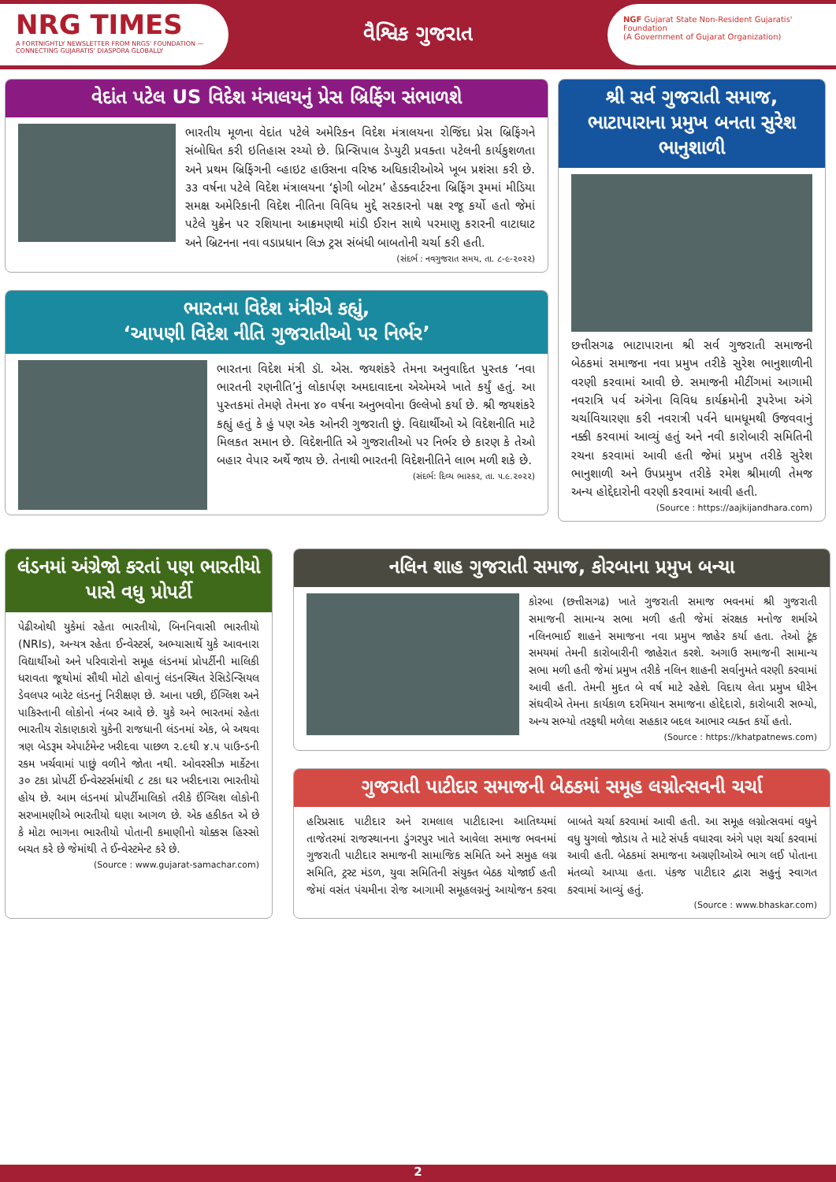NRG TIMES
A FORTNIGHTLY NEWSLETTER FROM NRGS' FOUNDATION — CONNECTING GUJARATIS' DIASPORA GLOBALLY
વૈશ્વિક ગુજરાત
NGF Gujarat State Non-Resident Gujaratis' Foundation
(A Government of Gujarat Organization)
વેદાંત પટેલ US વિદેશ મંત્રાલયનું પ્રેસ બ્રિફિંગ સંભાળશે
ભારતીય મૂળના વેદાંત પટેલે અમેરિકન વિદેશ મંત્રાલયના રોજિંદા પ્રેસ બ્રિફિંગને સંબોધિત કરી ઇતિહાસ રચ્યો છે. પ્રિન્સિપાલ ડેપ્યુટી પ્રવક્તા પટેલની કાર્યકુશળતા અને પ્રથમ બ્રિફિંગની વ્હાઇટ હાઉસના વરિષ્ઠ અધિકારીઓએ ખૂબ પ્રશંસા કરી છે. ૩૩ વર્ષના પટેલે વિદેશ મંત્રાલયના ‘ફોગી બોટમ’ હેડક્વાર્ટરના બ્રિફિંગ રૂમમાં મીડિયા સમક્ષ અમેરિકાની વિદેશ નીતિના વિવિધ મુદ્દે સરકારનો પક્ષ રજૂ કર્યો હતો જેમાં પટેલે યુક્રેન પર રશિયાના આક્રમણથી માંડી ઈરાન સાથે પરમાણુ કરારની વાટાઘાટ અને બ્રિટનના નવા વડાપ્રધાન લિઝ ટ્રસ સંબંધી બાબતોની ચર્ચા કરી હતી.
(સંદર્ભ : નવગુજરાત સમય, તા. ૮-૯-૨૦૨૨)
ભારતના વિદેશ મંત્રીએ કહ્યું,
‘આપણી વિદેશ નીતિ ગુજરાતીઓ પર નિર્ભર’
ભારતના વિદેશ મંત્રી ડૉ. એસ. જયશંકરે તેમના અનુવાદિત પુસ્તક ‘નવા ભારતની રણનીતિ’નું લોકાર્પણ અમદાવાદના એએમએ ખાતે કર્યું હતું. આ પુસ્તકમાં તેમણે તેમના ૪૦ વર્ષના અનુભવોના ઉલ્લેખો કર્યા છે. શ્રી જયશંકરે કહ્યું હતું કે હું પણ એક ઓનરી ગુજરાતી છું. વિદ્યાર્થીઓ એ વિદેશનીતિ માટે મિલકત સમાન છે. વિદેશનીતિ એ ગુજરાતીઓ પર નિર્ભર છે કારણ કે તેઓ બહાર વેપાર અર્થે જાય છે. તેનાથી ભારતની વિદેશનીતિને લાભ મળી શકે છે.
(સંદર્ભ: દિવ્ય ભાસ્કર, તા. ૫.૯.૨૦૨૨)
શ્રી સર્વ ગુજરાતી સમાજ, ભાટાપારાના પ્રમુખ બનતા સુરેશ ભાનુશાળી
છત્તીસગઢ ભાટાપારાના શ્રી સર્વ ગુજરાતી સમાજની બેઠકમાં સમાજના નવા પ્રમુખ તરીકે સુરેશ ભાનુશાળીની વરણી કરવામાં આવી છે. સમાજની મીટીંગમાં આગામી નવરાત્રિ પર્વ અંગેના વિવિધ કાર્યક્રમોની રૂપરેખા અંગે ચર્ચાવિચારણા કરી નવરાત્રી પર્વને ધામધૂમથી ઉજવવાનું નક્કી કરવામાં આવ્યું હતું અને નવી કારોબારી સમિતિની રચના કરવામાં આવી હતી જેમાં પ્રમુખ તરીકે સુરેશ ભાનુશાળી અને ઉપપ્રમુખ તરીકે રમેશ શ્રીમાળી તેમજ અન્ય હોદ્દેદારોની વરણી કરવામાં આવી હતી.
(Source : https://aajkijandhara.com)
લંડનમાં અંગ્રેજો કરતાં પણ ભારતીયો પાસે વધુ પ્રોપર્ટી
પેઢીઓથી યુકેમાં રહેતા ભારતીયો, બિનનિવાસી ભારતીયો (NRIs), અન્યત્ર રહેતા ઈન્વેસ્ટર્સ, અભ્યાસાર્થે યુકે આવનારા વિદ્યાર્થીઓ અને પરિવારોનો સમૂહ લંડનમાં પ્રોપર્ટીની માલિકી ધરાવતા જૂથોમાં સૌથી મોટો હોવાનું લંડનસ્થિત રેસિડેન્સિયલ ડેવલપર બારેટ લંડનનું નિરીક્ષણ છે. આના પછી, ઈંગ્લિશ અને પાકિસ્તાની લોકોનો નંબર આવે છે. યુકે અને ભારતમાં રહેતા ભારતીય રોકાણકારો યુકેની રાજધાની લંડનમાં એક, બે અથવા ત્રણ બેડરૂમ એપાર્ટમેન્ટ ખરીદવા પાછળ ૨.૯થી ૪.૫ પાઉન્ડની રકમ ખર્ચવામાં પાછું વળીને જોતા નથી. ઓવરસીઝ માર્કેટના ૩૦ ટકા પ્રોપર્ટી ઈન્વેસ્ટર્સમાંથી ૮ ટકા ઘર ખરીદનારા ભારતીયો હોય છે. આમ લંડનમાં પ્રોપર્ટીમાલિકો તરીકે ઈંગ્લિશ લોકોની સરખામણીએ ભારતીયો ઘણા આગળ છે. એક હકીકત એ છે કે મોટા ભાગના ભારતીયો પોતાની કમાણીનો ચોક્કસ હિસ્સો બચત કરે છે જેમાંથી તે ઈન્વેસ્ટમેન્ટ કરે છે.
(Source : www.gujarat-samachar.com)
નલિન શાહ ગુજરાતી સમાજ, કોરબાના પ્રમુખ બન્યા
કોરબા (છત્તીસગઢ) ખાતે ગુજરાતી સમાજ ભવનમાં શ્રી ગુજરાતી સમાજની સામાન્ય સભા મળી હતી જેમાં સંરક્ષક મનોજ શર્માએ નલિનભાઈ શાહને સમાજના નવા પ્રમુખ જાહેર કર્યા હતા. તેઓ ટૂંક સમયમાં તેમની કારોબારીની જાહેરાત કરશે. અગાઉ સમાજની સામાન્ય સભા મળી હતી જેમાં પ્રમુખ તરીકે નલિન શાહની સર્વાનુમતે વરણી કરવામાં આવી હતી. તેમની મુદત બે વર્ષ માટે રહેશે. વિદાય લેતા પ્રમુખ ધીરેન સંઘવીએ તેમના કાર્યકાળ દરમિયાન સમાજના હોદ્દેદારો, કારોબારી સભ્યો, અન્ય સભ્યો તરફથી મળેલા સહકાર બદલ આભાર વ્યક્ત કર્યો હતો.
(Source : https://khatpatnews.com)
ગુજરાતી પાટીદાર સમાજની બેઠકમાં સમૂહ લગ્નોત્સવની ચર્ચા
હરિપ્રસાદ પાટીદાર અને રામલાલ પાટીદારના આતિથ્યમાં તાજેતરમાં રાજસ્થાનના ડુંગરપુર ખાતે આવેલા સમાજ ભવનમાં ગુજરાતી પાટીદાર સમાજની સામાજિક સમિતિ અને સમુહ લગ્ન સમિતિ, ટ્રસ્ટ મંડળ, યુવા સમિતિની સંયુક્ત બેઠક યોજાઈ હતી જેમાં વસંત પંચમીના રોજ આગામી સમૂહલગ્નનું આયોજન કરવા બાબતે ચર્ચા કરવામાં આવી હતી. આ સમૂહ લગ્નોત્સવમાં વધુને વધુ યુગલો જોડાય તે માટે સંપર્ક વધારવા અંગે પણ ચર્ચા કરવામાં આવી હતી. બેઠકમાં સમાજના અગ્રણીઓએ ભાગ લઈ પોતાના મંતવ્યો આપ્યા હતા. પંકજ પાટીદાર દ્વારા સહુનું સ્વાગત કરવામાં આવ્યું હતું.
(Source : www.bhaskar.com)
2